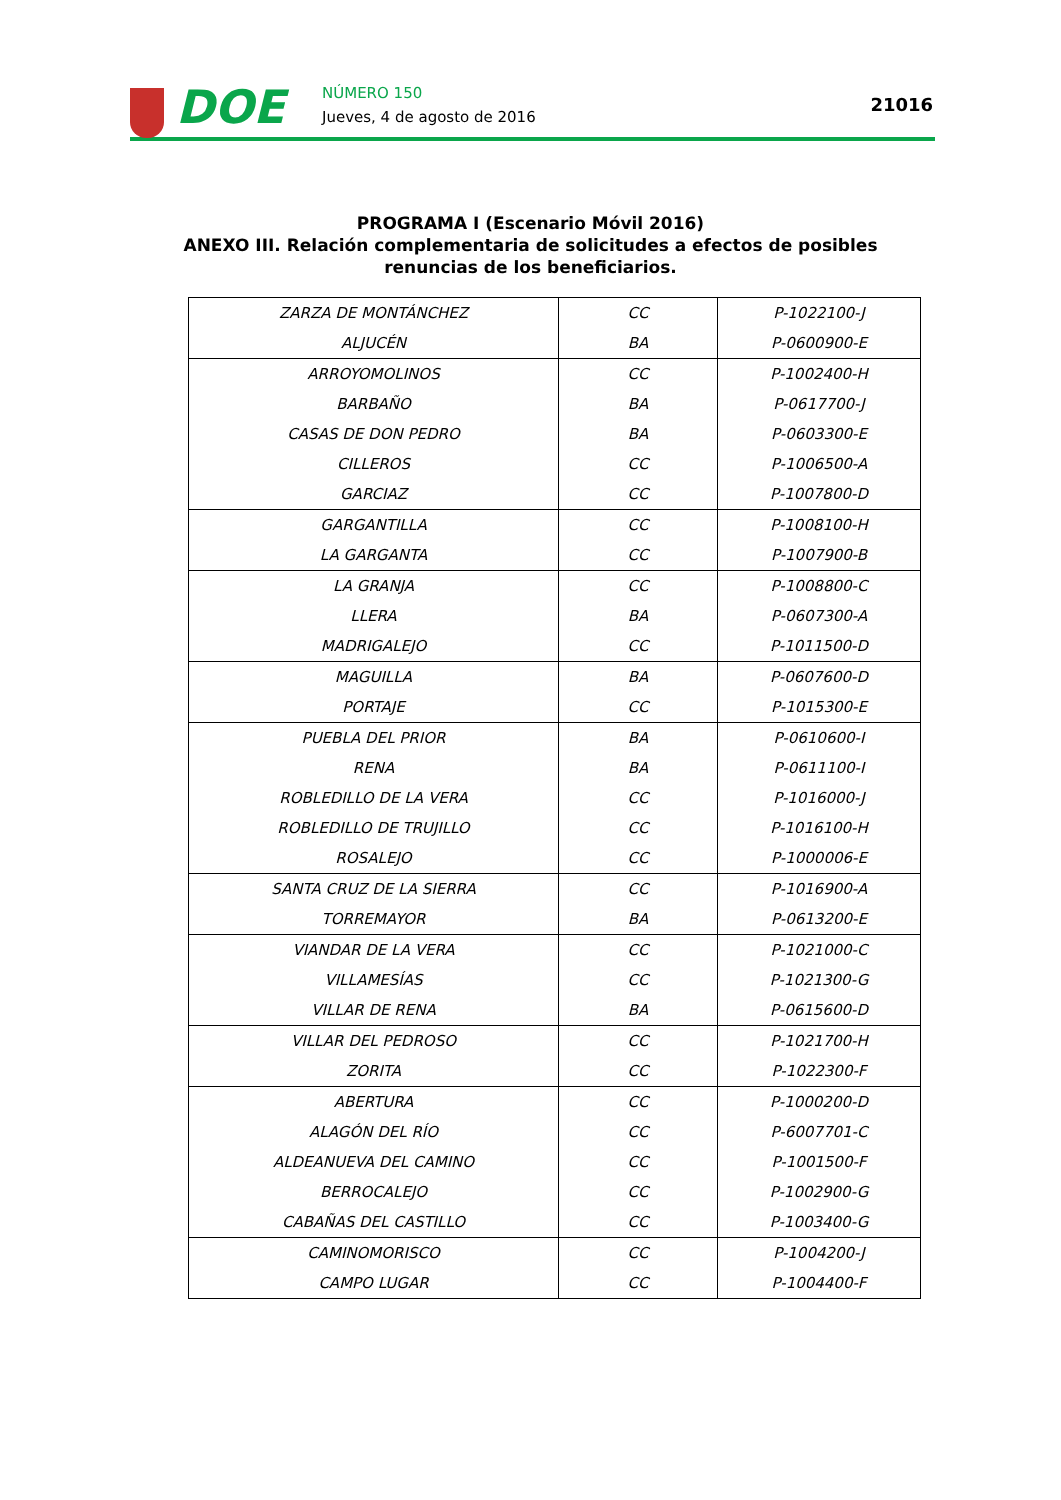DOE NÚMERO 150
Jueves, 4 de agosto de 2016
21016
PROGRAMA I (Escenario Móvil 2016)
ANEXO III. Relación complementaria de solicitudes a efectos de posibles
renuncias de los beneficiarios.
| ZARZA DE MONTÁNCHEZ | CC | P-1022100-J |
| ALJUCÉN | BA | P-0600900-E |
| ARROYOMOLINOS | CC | P-1002400-H |
| BARBAÑO | BA | P-0617700-J |
| CASAS DE DON PEDRO | BA | P-0603300-E |
| CILLEROS | CC | P-1006500-A |
| GARCIAZ | CC | P-1007800-D |
| GARGANTILLA | CC | P-1008100-H |
| LA GARGANTA | CC | P-1007900-B |
| LA GRANJA | CC | P-1008800-C |
| LLERA | BA | P-0607300-A |
| MADRIGALEJO | CC | P-1011500-D |
| MAGUILLA | BA | P-0607600-D |
| PORTAJE | CC | P-1015300-E |
| PUEBLA DEL PRIOR | BA | P-0610600-I |
| RENA | BA | P-0611100-I |
| ROBLEDILLO DE LA VERA | CC | P-1016000-J |
| ROBLEDILLO DE TRUJILLO | CC | P-1016100-H |
| ROSALEJO | CC | P-1000006-E |
| SANTA CRUZ DE LA SIERRA | CC | P-1016900-A |
| TORREMAYOR | BA | P-0613200-E |
| VIANDAR DE LA VERA | CC | P-1021000-C |
| VILLAMESÍAS | CC | P-1021300-G |
| VILLAR DE RENA | BA | P-0615600-D |
| VILLAR DEL PEDROSO | CC | P-1021700-H |
| ZORITA | CC | P-1022300-F |
| ABERTURA | CC | P-1000200-D |
| ALAGÓN DEL RÍO | CC | P-6007701-C |
| ALDEANUEVA DEL CAMINO | CC | P-1001500-F |
| BERROCALEJO | CC | P-1002900-G |
| CABAÑAS DEL CASTILLO | CC | P-1003400-G |
| CAMINOMORISCO | CC | P-1004200-J |
| CAMPO LUGAR | CC | P-1004400-F |